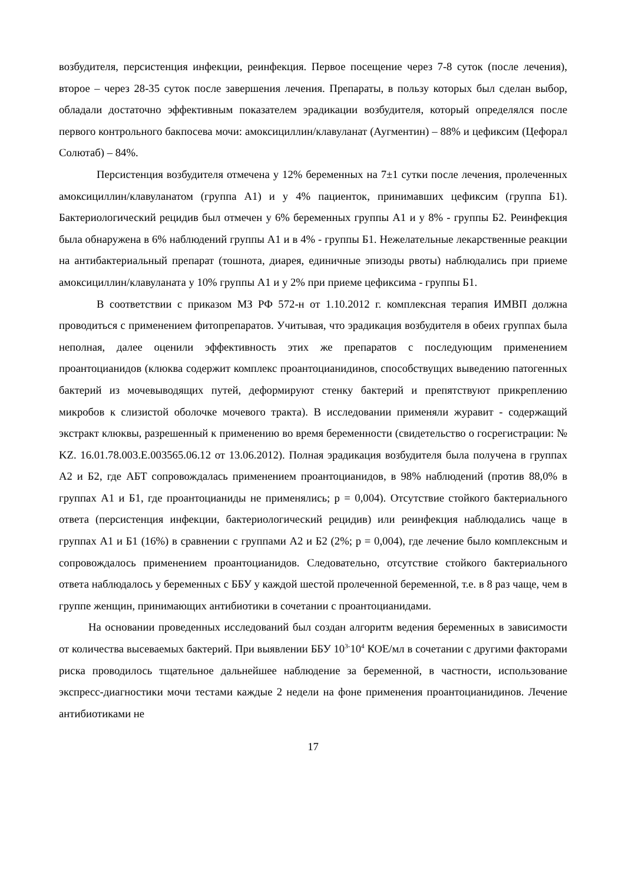возбудителя, персистенция инфекции, реинфекция. Первое посещение через 7-8 суток (после лечения), второе – через 28-35 суток после завершения лечения. Препараты, в пользу которых был сделан выбор, обладали достаточно эффективным показателем эрадикации возбудителя, который определялся после первого контрольного бакпосева мочи: амоксициллин/клавуланат (Аугментин) – 88% и цефиксим (Цефорал Солютаб) – 84%.
Персистенция возбудителя отмечена у 12% беременных на 7±1 сутки после лечения, пролеченных амоксициллин/клавуланатом (группа А1) и у 4% пациенток, принимавших цефиксим (группа Б1). Бактериологический рецидив был отмечен у 6% беременных группы А1 и у 8% - группы Б2. Реинфекция была обнаружена в 6% наблюдений группы А1 и в 4% - группы Б1. Нежелательные лекарственные реакции на антибактериальный препарат (тошнота, диарея, единичные эпизоды рвоты) наблюдались при приеме амоксициллин/клавуланата у 10% группы А1 и у 2% при приеме цефиксима - группы Б1.
В соответствии с приказом МЗ РФ 572-н от 1.10.2012 г. комплексная терапия ИМВП должна проводиться с применением фитопрепаратов. Учитывая, что эрадикация возбудителя в обеих группах была неполная, далее оценили эффективность этих же препаратов с последующим применением проантоцианидов (клюква содержит комплекс проантоцианидинов, способствущих выведению патогенных бактерий из мочевыводящих путей, деформируют стенку бактерий и препятствуют прикреплению микробов к слизистой оболочке мочевого тракта). В исследовании применяли журавит - содержащий экстракт клюквы, разрешенный к применению во время беременности (свидетельство о госрегистрации: № KZ. 16.01.78.003.E.003565.06.12 от 13.06.2012). Полная эрадикация возбудителя была получена в группах А2 и Б2, где АБТ сопровождалась применением проантоцианидов, в 98% наблюдений (против 88,0% в группах А1 и Б1, где проантоцианиды не применялись; р = 0,004). Отсутствие стойкого бактериального ответа (персистенция инфекции, бактериологический рецидив) или реинфекция наблюдались чаще в группах А1 и Б1 (16%) в сравнении с группами А2 и Б2 (2%; р = 0,004), где лечение было комплексным и сопровождалось применением проантоцианидов. Следовательно, отсутствие стойкого бактериального ответа наблюдалось у беременных с ББУ у каждой шестой пролеченной беременной, т.е. в 8 раз чаще, чем в группе женщин, принимающих антибиотики в сочетании с проантоцианидами.
На основании проведенных исследований был создан алгоритм ведения беременных в зависимости от количества высеваемых бактерий. При выявлении ББУ 10<sup>3-</sup>10<sup>4</sup> КОЕ/мл в сочетании с другими факторами риска проводилось тщательное дальнейшее наблюдение за беременной, в частности, использование экспресс-диагностики мочи тестами каждые 2 недели на фоне применения проантоцианидинов. Лечение антибиотиками не
17